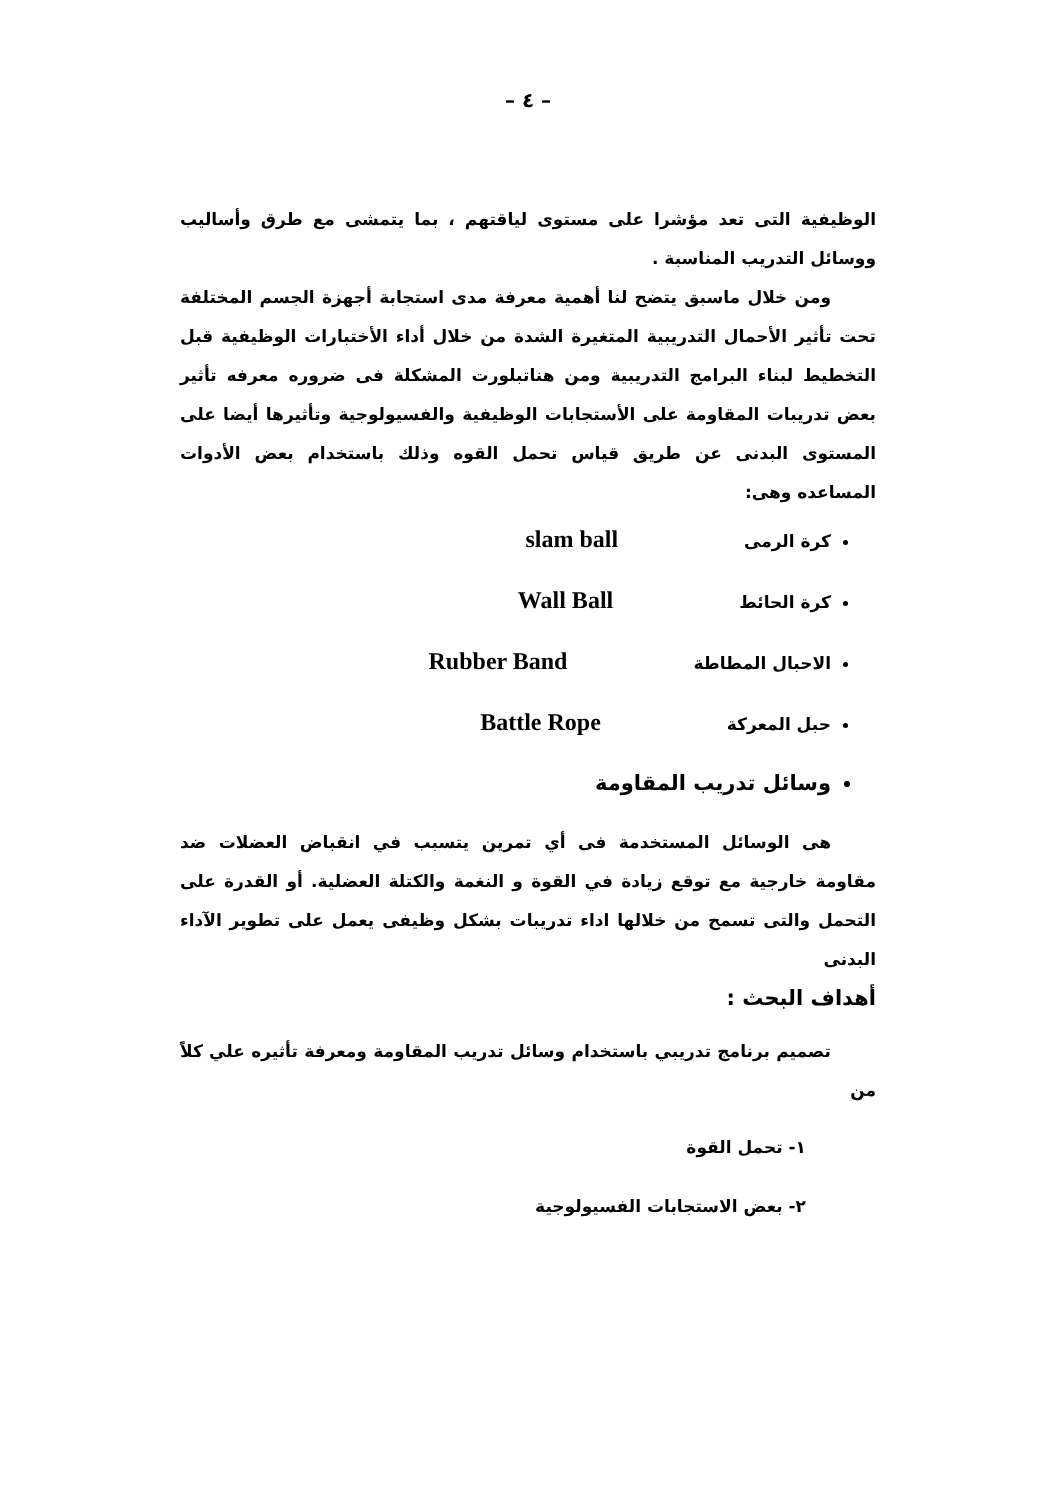– ٤ –
الوظيفية التى تعد مؤشرا على مستوى لياقتهم ، بما يتمشى مع طرق وأساليب ووسائل التدريب المناسبة .
ومن خلال ماسبق يتضح لنا أهمية معرفة مدى استجابة أجهزة الجسم المختلفة تحت تأثير الأحمال التدريبية المتغيرة الشدة من خلال أداء الأختبارات الوظيفية قبل التخطيط لبناء البرامج التدريبية ومن هناتبلورت المشكلة فى ضروره معرفه تأثير بعض تدريبات المقاومة على الأستجابات الوظيفية والفسيولوجية وتأثيرها أيضا على المستوى البدنى عن طريق قياس تحمل القوه وذلك باستخدام بعض الأدوات المساعده وهى:
كرة الرمى slam ball
كرة الحائط Wall Ball
الاحبال المطاطة Rubber Band
حبل المعركة Battle Rope
وسائل تدريب المقاومة
هى الوسائل المستخدمة فى أي تمرين يتسبب في انقباض العضلات ضد مقاومة خارجية مع توقع زيادة في القوة و النغمة والكتلة العضلية. أو القدرة على التحمل والتى تسمح من خلالها اداء تدريبات بشكل وظيفى يعمل على تطوير الآداء البدنى
أهداف البحث :
تصميم برنامج تدريبي باستخدام وسائل تدريب المقاومة ومعرفة تأثيره علي كلاً من
١- تحمل القوة
٢- بعض الاستجابات الفسيولوجية